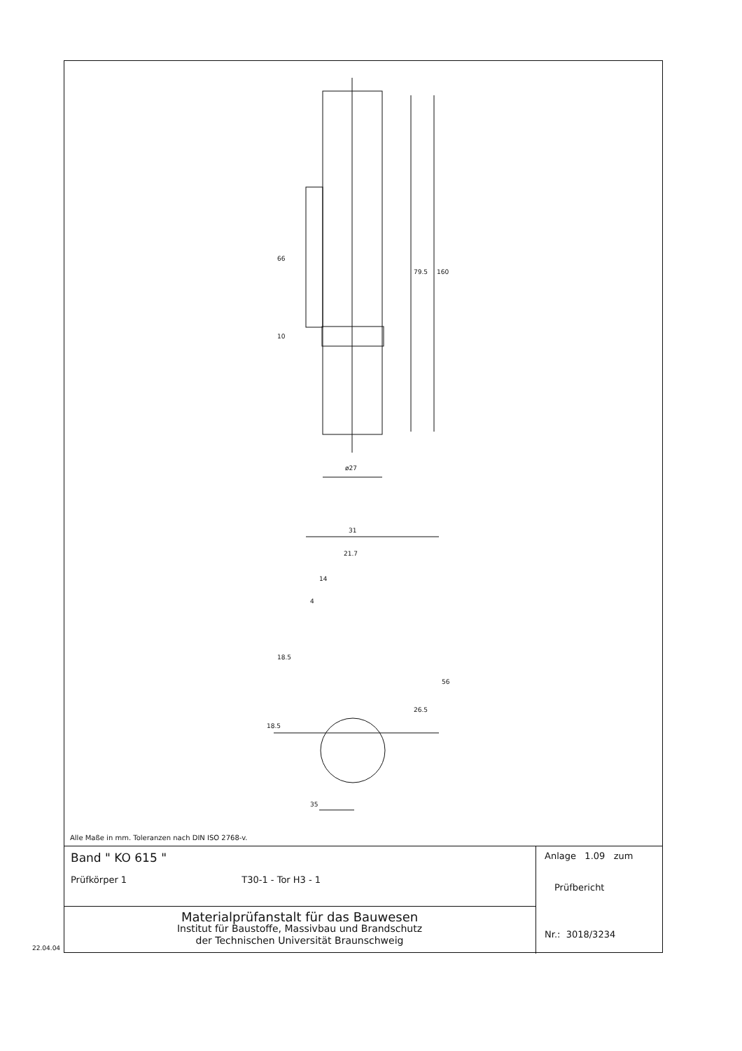79.5
160
66
10
ø27
31
21.7
14
4
18.5
18.5
26.5
56
35
Alle Maße in mm. Toleranzen nach DIN ISO 2768-v.
Band " KO 615 "
Prüfkörper 1 T30-1 - Tor H3 - 1
Materialprüfanstalt für das Bauwesen
Institut für Baustoffe, Massivbau und Brandschutz
der Technischen Universität Braunschweig
Anlage 1.09 zum
Prüfbericht
Nr.: 3018/3234
22.04.04